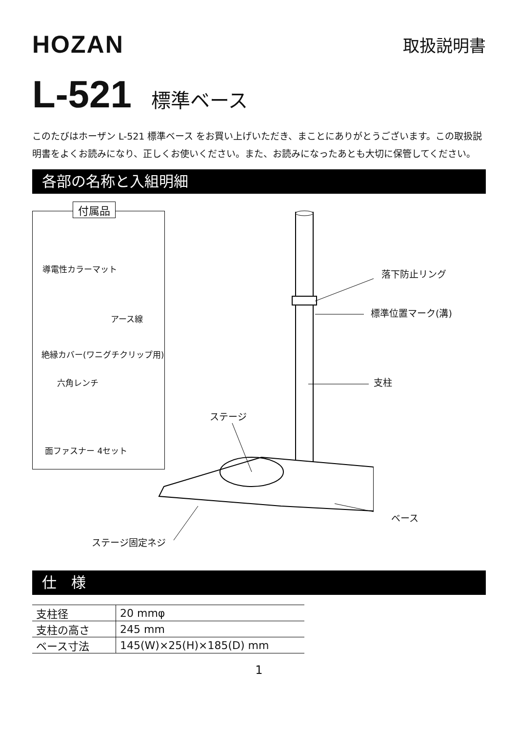HOZAN
取扱説明書
L-521 標準ベース
このたびはホーザン L-521 標準ベース をお買い上げいただき、まことにありがとうございます。この取扱説明書をよくお読みになり、正しくお使いください。また、お読みになったあとも大切に保管してください。
各部の名称と入組明細
付属品
導電性カラーマット
アース線
絶縁カバー(ワニグチクリップ用)
六角レンチ
面ファスナー 4セット
落下防止リング
標準位置マーク(溝)
支柱
ステージ
ベース
ステージ固定ネジ
仕　様
| 支柱径 | 20 mmφ |
| 支柱の高さ | 245 mm |
| ベース寸法 | 145(W)×25(H)×185(D) mm |
1